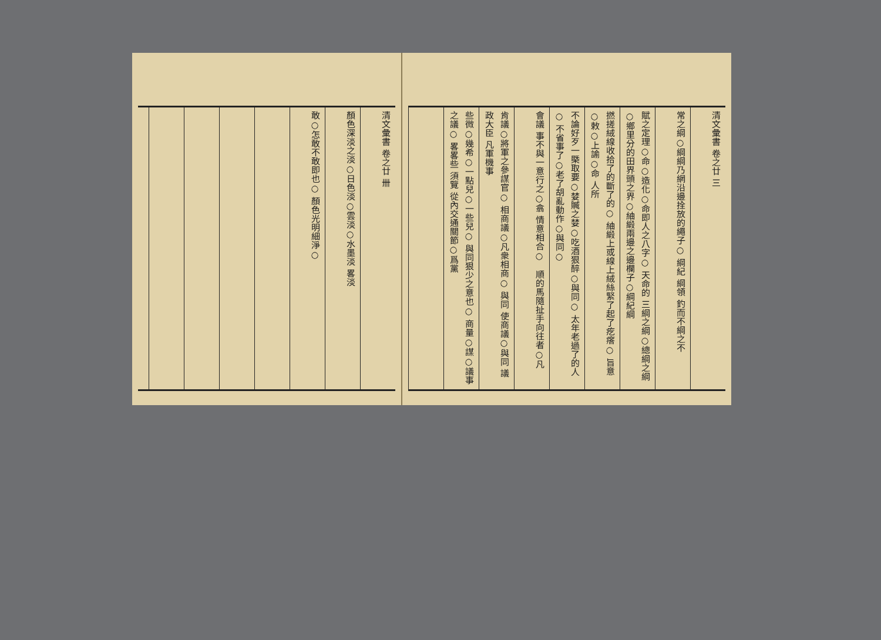清文彙書 卷之廿 卌
顏色深淡之淡○日色淡○雲淡○水墨淡 畧淡
敢○怎敢不敢即也○ 顏色光明細淨○
清文彙書 卷之廿 三
常之綱○綱綱乃網沿邊拴放的繩子○ 綱紀 綱領 釣而不綱之不
賦之定理○命○造化○命即人之八字○ 天命的 三綱之綱○總綱之綱○鄉里分的田界頭之界○紬緞兩邊之邊欄子○綱紀綱
撚搓絨線收拾了的斷了的○ 紬緞上或線上絨絲緊了起了疙瘩○ 旨意○敕○上諭○命 人所
不論好歹一槩取要○婪贓之婪○吃酒狠醉○與同○ 太年老過了的人○ 不省事了○老了胡亂動作○與同○
會議 事不與一意行之○翕 情意相合○　順的馬隨扯手向往者○凡
肯議○將軍之參謀官○ 相商議○凡衆相商○ 與同 使商議○與同 議政大臣 凡軍機事
些微○幾希○一點兒○一些兒○ 與同狠少之意也○ 商量○謀○議事之議○ 畧畧些 須覽 從內交通關節○爲黨